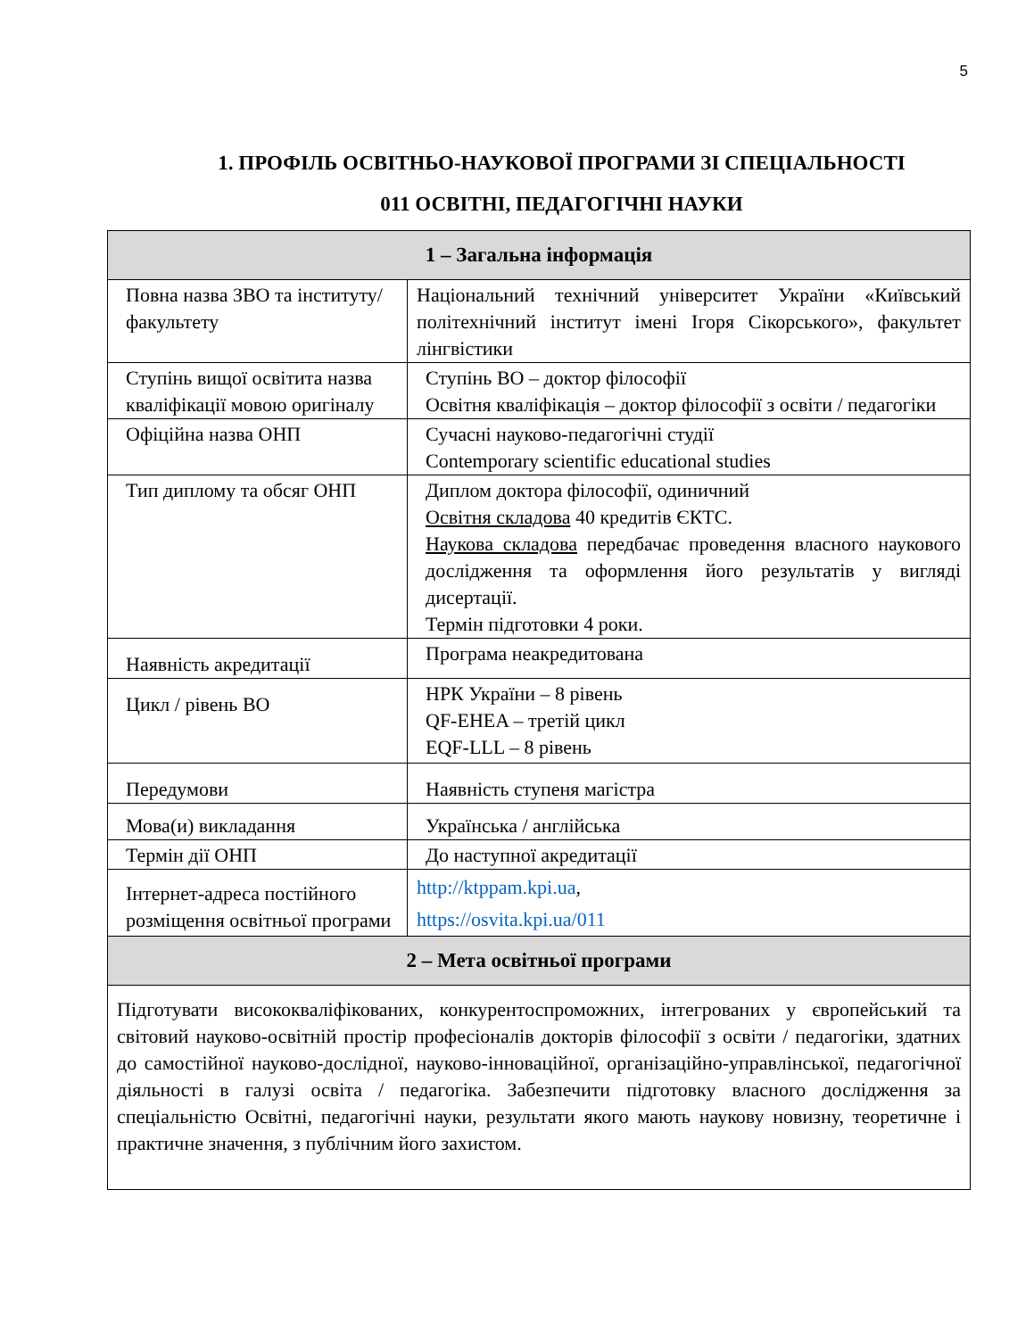5
1. ПРОФІЛЬ ОСВІТНЬО-НАУКОВОЇ ПРОГРАМИ ЗІ СПЕЦІАЛЬНОСТІ
011 ОСВІТНІ, ПЕДАГОГІЧНІ НАУКИ
| 1 – Загальна інформація | |
| --- | --- |
| Повна назва ЗВО та інституту/факультету | Національний технічний університет України «Київський політехнічний інститут імені Ігоря Сікорського», факультет лінгвістики |
| Ступінь вищої освітита назва кваліфікації мовою оригіналу | Ступінь ВО – доктор філософії Освітня кваліфікація – доктор філософії з освіти / педагогіки |
| Офіційна назва ОНП | Сучасні науково-педагогічні студії Contemporary scientific educational studies |
| Тип диплому та обсяг ОНП | Диплом доктора філософії, одиничний Освітня складова 40 кредитів ЄКТС. Наукова складова передбачає проведення власного наукового дослідження та оформлення його результатів у вигляді дисертації. Термін підготовки 4 роки. |
| Наявність акредитації | Програма неакредитована |
| Цикл / рівень ВО | НРК України – 8 рівень QF-EHEA – третій цикл EQF-LLL – 8 рівень |
| Передумови | Наявність ступеня магістра |
| Мова(и) викладання | Українська / англійська |
| Термін дії ОНП | До наступної акредитації |
| Інтернет-адреса постійного розміщення освітньої програми | http://ktppam.kpi.ua , https://osvita.kpi.ua/011 |
| 2 – Мета освітньої програми | |
| Підготувати висококваліфікованих, конкурентоспроможних, інтегрованих у європейський та світовий науково-освітній простір професіоналів докторів філософії з освіти / педагогіки, здатних до самостійної науково-дослідної, науково-інноваційної, організаційно-управлінської, педагогічної діяльності в галузі освіта / педагогіка. Забезпечити підготовку власного дослідження за спеціальністю Освітні, педагогічні науки, результати якого мають наукову новизну, теоретичне і практичне значення, з публічним його захистом. | |